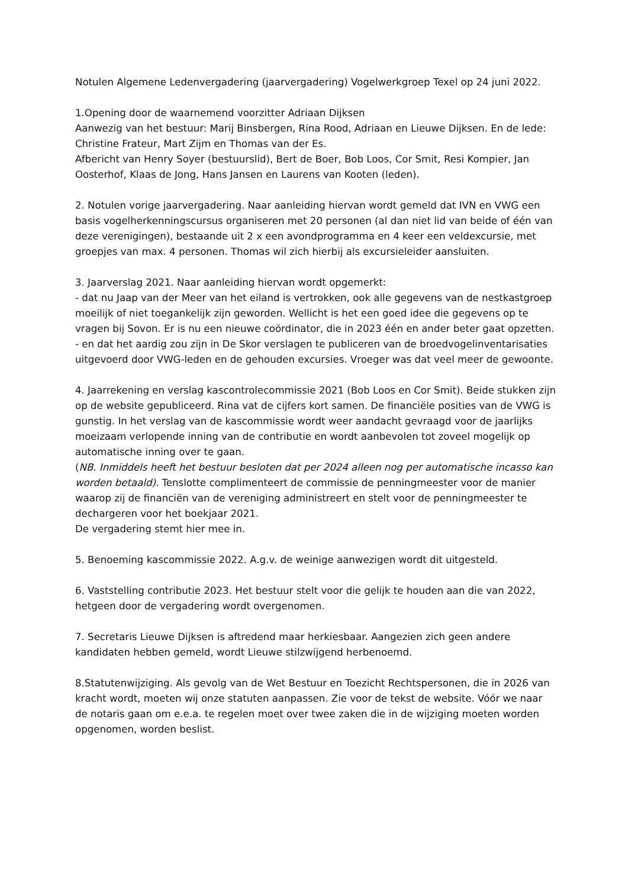Notulen Algemene Ledenvergadering (jaarvergadering) Vogelwerkgroep Texel op 24 juni 2022.
1.Opening door de waarnemend voorzitter Adriaan Dijksen
Aanwezig van het bestuur: Marij Binsbergen, Rina Rood, Adriaan en Lieuwe Dijksen. En de lede: Christine Frateur, Mart Zijm en Thomas van der Es.
Afbericht van Henry Soyer (bestuurslid), Bert de Boer, Bob Loos, Cor Smit, Resi Kompier, Jan Oosterhof, Klaas de Jong, Hans Jansen en Laurens van Kooten (leden).
2. Notulen vorige jaarvergadering. Naar aanleiding hiervan wordt gemeld dat IVN en VWG een basis vogelherkenningscursus organiseren met 20 personen (al dan niet lid van beide of één van deze verenigingen), bestaande uit 2 x een avondprogramma en 4 keer een veldexcursie, met groepjes van max. 4 personen. Thomas wil zich hierbij als excursieleider aansluiten.
3. Jaarverslag 2021. Naar aanleiding hiervan wordt opgemerkt:
- dat nu Jaap van der Meer van het eiland is vertrokken, ook alle gegevens van de nestkastgroep moeilijk of niet toegankelijk zijn geworden. Wellicht is het een goed idee die gegevens op te vragen bij Sovon. Er is nu een nieuwe coördinator, die in 2023 één en ander beter gaat opzetten.
- en dat het aardig zou zijn in De Skor verslagen te publiceren van de broedvogelinventarisaties uitgevoerd door VWG-leden en de gehouden excursies. Vroeger was dat veel meer de gewoonte.
4. Jaarrekening en verslag kascontrolecommissie 2021 (Bob Loos en Cor Smit). Beide stukken zijn op de website gepubliceerd. Rina vat de cijfers kort samen. De financiële posities van de VWG is gunstig. In het verslag van de kascommissie wordt weer aandacht gevraagd voor de jaarlijks moeizaam verlopende inning van de contributie en wordt aanbevolen tot zoveel mogelijk op automatische inning over te gaan.
(NB. Inmiddels heeft het bestuur besloten dat per 2024 alleen nog per automatische incasso kan worden betaald). Tenslotte complimenteert de commissie de penningmeester voor de manier waarop zij de financiën van de vereniging administreert en stelt voor de penningmeester te dechargeren voor het boekjaar 2021.
De vergadering stemt hier mee in.
5. Benoeming kascommissie 2022. A.g.v. de weinige aanwezigen wordt dit uitgesteld.
6. Vaststelling contributie 2023. Het bestuur stelt voor die gelijk te houden aan die van 2022, hetgeen door de vergadering wordt overgenomen.
7. Secretaris Lieuwe Dijksen is aftredend maar herkiesbaar. Aangezien zich geen andere kandidaten hebben gemeld, wordt Lieuwe stilzwijgend herbenoemd.
8.Statutenwijziging. Als gevolg van de Wet Bestuur en Toezicht Rechtspersonen, die in 2026 van kracht wordt, moeten wij onze statuten aanpassen. Zie voor de tekst de website. Vóór we naar de notaris gaan om e.e.a. te regelen moet over twee zaken die in de wijziging moeten worden opgenomen, worden beslist.